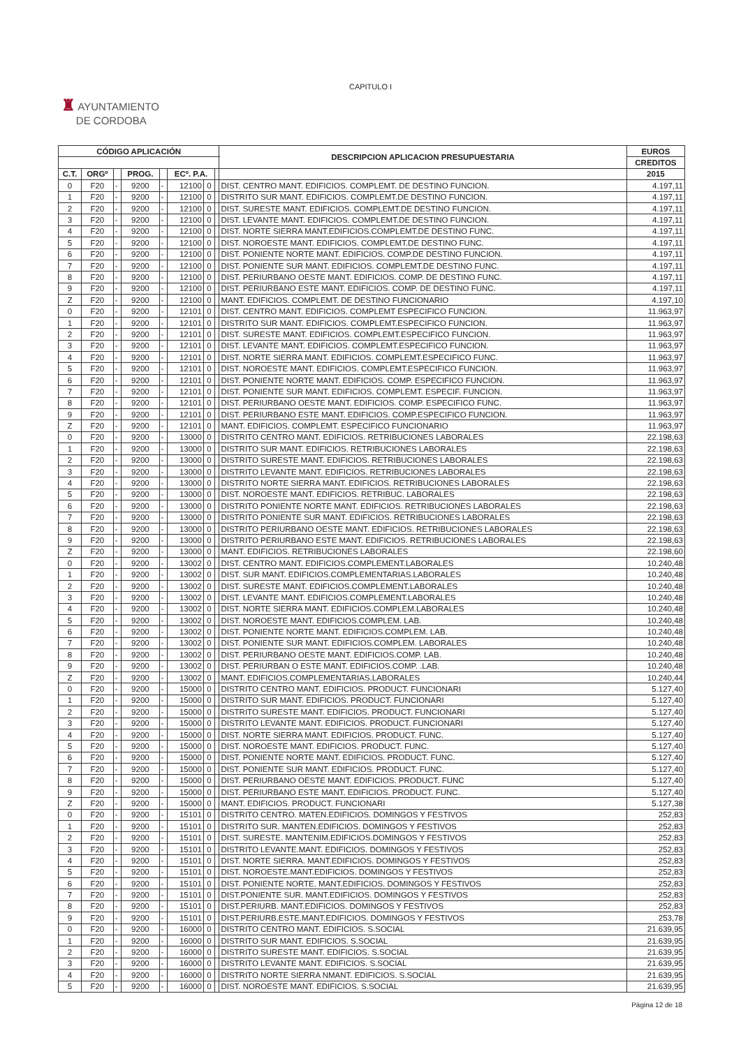CAPITULO I
♜ AYUNTAMIENTO
DE CORDOBA
| CÓDIGO APLICACIÓN | | | | | | | | DESCRIPCION APLICACION PRESUPUESTARIA | EUROS |
| --- | --- | --- | --- | --- | --- | --- | --- | --- | --- |
| | | | | | | | | | CREDITOS |
| C.T. | ORGº | | PROG. | | ECº. P.A. | | | | 2015 |
| 0 | F20 | - | 9200 | - | 12100 | 0 | | DIST. CENTRO MANT. EDIFICIOS. COMPLEMT. DE DESTINO FUNCION. | 4.197,11 |
| 1 | F20 | - | 9200 | - | 12100 | 0 | | DISTRITO SUR MANT. EDIFICIOS. COMPLEMT.DE DESTINO FUNCION. | 4.197,11 |
| 2 | F20 | - | 9200 | - | 12100 | 0 | | DIST. SURESTE MANT. EDIFICIOS. COMPLEMT.DE DESTINO FUNCION. | 4.197,11 |
| 3 | F20 | - | 9200 | - | 12100 | 0 | | DIST. LEVANTE MANT. EDIFICIOS. COMPLEMT.DE DESTINO FUNCION. | 4.197,11 |
| 4 | F20 | - | 9200 | - | 12100 | 0 | | DIST. NORTE SIERRA MANT.EDIFICIOS.COMPLEMT.DE DESTINO FUNC. | 4.197,11 |
| 5 | F20 | - | 9200 | - | 12100 | 0 | | DIST. NOROESTE MANT. EDIFICIOS. COMPLEMT.DE DESTINO FUNC. | 4.197,11 |
| 6 | F20 | - | 9200 | - | 12100 | 0 | | DIST. PONIENTE NORTE MANT. EDIFICIOS. COMP.DE DESTINO FUNCION. | 4.197,11 |
| 7 | F20 | - | 9200 | - | 12100 | 0 | | DIST. PONIENTE SUR MANT. EDIFICIOS. COMPLEMT.DE DESTINO FUNC. | 4.197,11 |
| 8 | F20 | - | 9200 | - | 12100 | 0 | | DIST. PERIURBANO OESTE MANT. EDIFICIOS. COMP. DE DESTINO FUNC. | 4.197,11 |
| 9 | F20 | - | 9200 | - | 12100 | 0 | | DIST. PERIURBANO ESTE MANT. EDIFICIOS. COMP. DE DESTINO FUNC. | 4.197,11 |
| Z | F20 | - | 9200 | - | 12100 | 0 | | MANT. EDIFICIOS. COMPLEMT. DE DESTINO FUNCIONARIO | 4.197,10 |
| 0 | F20 | - | 9200 | - | 12101 | 0 | | DIST. CENTRO MANT. EDIFICIOS. COMPLEMT ESPECIFICO FUNCION. | 11.963,97 |
| 1 | F20 | - | 9200 | - | 12101 | 0 | | DISTRITO SUR MANT. EDIFICIOS. COMPLEMT.ESPECIFICO FUNCION. | 11.963,97 |
| 2 | F20 | - | 9200 | - | 12101 | 0 | | DIST. SURESTE MANT. EDIFICIOS. COMPLEMT.ESPECIFICO FUNCION. | 11.963,97 |
| 3 | F20 | - | 9200 | - | 12101 | 0 | | DIST. LEVANTE MANT. EDIFICIOS. COMPLEMT.ESPECIFICO FUNCION. | 11.963,97 |
| 4 | F20 | - | 9200 | - | 12101 | 0 | | DIST. NORTE SIERRA MANT. EDIFICIOS. COMPLEMT.ESPECIFICO FUNC. | 11.963,97 |
| 5 | F20 | - | 9200 | - | 12101 | 0 | | DIST. NOROESTE MANT. EDIFICIOS. COMPLEMT.ESPECIFICO FUNCION. | 11.963,97 |
| 6 | F20 | - | 9200 | - | 12101 | 0 | | DIST. PONIENTE NORTE MANT. EDIFICIOS. COMP. ESPECIFICO FUNCION. | 11.963,97 |
| 7 | F20 | - | 9200 | - | 12101 | 0 | | DIST. PONIENTE SUR MANT. EDIFICIOS. COMPLEMT. ESPECIF. FUNCION. | 11.963,97 |
| 8 | F20 | - | 9200 | - | 12101 | 0 | | DIST. PERIURBANO OESTE MANT. EDIFICIOS. COMP. ESPECIFICO FUNC. | 11.963,97 |
| 9 | F20 | - | 9200 | - | 12101 | 0 | | DIST. PERIURBANO ESTE MANT. EDIFICIOS. COMP.ESPECIFICO FUNCION. | 11.963,97 |
| Z | F20 | - | 9200 | - | 12101 | 0 | | MANT. EDIFICIOS. COMPLEMT. ESPECIFICO FUNCIONARIO | 11.963,97 |
| 0 | F20 | - | 9200 | - | 13000 | 0 | | DISTRITO CENTRO MANT. EDIFICIOS. RETRIBUCIONES LABORALES | 22.198,63 |
| 1 | F20 | - | 9200 | - | 13000 | 0 | | DISTRITO SUR MANT. EDIFICIOS. RETRIBUCIONES LABORALES | 22.198,63 |
| 2 | F20 | - | 9200 | - | 13000 | 0 | | DISTRITO SURESTE MANT. EDIFICIOS. RETRIBUCIONES LABORALES | 22.198,63 |
| 3 | F20 | - | 9200 | - | 13000 | 0 | | DISTRITO LEVANTE MANT. EDIFICIOS. RETRIBUCIONES LABORALES | 22.198,63 |
| 4 | F20 | - | 9200 | - | 13000 | 0 | | DISTRITO NORTE SIERRA MANT. EDIFICIOS. RETRIBUCIONES LABORALES | 22.198,63 |
| 5 | F20 | - | 9200 | - | 13000 | 0 | | DIST. NOROESTE MANT. EDIFICIOS. RETRIBUC. LABORALES | 22.198,63 |
| 6 | F20 | - | 9200 | - | 13000 | 0 | | DISTRITO PONIENTE NORTE MANT. EDIFICIOS. RETRIBUCIONES LABORALES | 22.198,63 |
| 7 | F20 | - | 9200 | - | 13000 | 0 | | DISTRITO PONIENTE SUR MANT. EDIFICIOS. RETRIBUCIONES LABORALES | 22.198,63 |
| 8 | F20 | - | 9200 | - | 13000 | 0 | | DISTRITO PERIURBANO OESTE MANT. EDIFICIOS. RETRIBUCIONES LABORALES | 22.198,63 |
| 9 | F20 | - | 9200 | - | 13000 | 0 | | DISTRITO PERIURBANO ESTE MANT. EDIFICIOS. RETRIBUCIONES LABORALES | 22.198,63 |
| Z | F20 | - | 9200 | - | 13000 | 0 | | MANT. EDIFICIOS. RETRIBUCIONES LABORALES | 22.198,60 |
| 0 | F20 | - | 9200 | - | 13002 | 0 | | DIST. CENTRO MANT. EDIFICIOS.COMPLEMENT.LABORALES | 10.240,48 |
| 1 | F20 | - | 9200 | - | 13002 | 0 | | DIST. SUR MANT. EDIFICIOS.COMPLEMENTARIAS.LABORALES | 10.240,48 |
| 2 | F20 | - | 9200 | - | 13002 | 0 | | DIST. SURESTE MANT. EDIFICIOS.COMPLEMENT.LABORALES | 10.240,48 |
| 3 | F20 | - | 9200 | - | 13002 | 0 | | DIST. LEVANTE MANT. EDIFICIOS.COMPLEMENT.LABORALES | 10.240,48 |
| 4 | F20 | - | 9200 | - | 13002 | 0 | | DIST. NORTE SIERRA MANT. EDIFICIOS.COMPLEM.LABORALES | 10.240,48 |
| 5 | F20 | - | 9200 | - | 13002 | 0 | | DIST. NOROESTE MANT. EDIFICIOS.COMPLEM. LAB. | 10.240,48 |
| 6 | F20 | - | 9200 | - | 13002 | 0 | | DIST. PONIENTE NORTE MANT. EDIFICIOS.COMPLEM. LAB. | 10.240,48 |
| 7 | F20 | - | 9200 | - | 13002 | 0 | | DIST. PONIENTE SUR MANT. EDIFICIOS.COMPLEM. LABORALES | 10.240,48 |
| 8 | F20 | - | 9200 | - | 13002 | 0 | | DIST. PERIURBANO OESTE MANT. EDIFICIOS.COMP. LAB. | 10.240,48 |
| 9 | F20 | - | 9200 | - | 13002 | 0 | | DIST. PERIURBAN O ESTE MANT. EDIFICIOS.COMP. .LAB. | 10.240,48 |
| Z | F20 | - | 9200 | - | 13002 | 0 | | MANT. EDIFICIOS.COMPLEMENTARIAS.LABORALES | 10.240,44 |
| 0 | F20 | - | 9200 | - | 15000 | 0 | | DISTRITO CENTRO MANT. EDIFICIOS. PRODUCT. FUNCIONARI | 5.127,40 |
| 1 | F20 | - | 9200 | - | 15000 | 0 | | DISTRITO SUR MANT. EDIFICIOS. PRODUCT. FUNCIONARI | 5.127,40 |
| 2 | F20 | - | 9200 | - | 15000 | 0 | | DISTRITO SURESTE MANT. EDIFICIOS. PRODUCT. FUNCIONARI | 5.127,40 |
| 3 | F20 | - | 9200 | - | 15000 | 0 | | DISTRITO LEVANTE MANT. EDIFICIOS. PRODUCT. FUNCIONARI | 5.127,40 |
| 4 | F20 | - | 9200 | - | 15000 | 0 | | DIST. NORTE SIERRA MANT. EDIFICIOS. PRODUCT. FUNC. | 5.127,40 |
| 5 | F20 | - | 9200 | - | 15000 | 0 | | DIST. NOROESTE MANT. EDIFICIOS. PRODUCT. FUNC. | 5.127,40 |
| 6 | F20 | - | 9200 | - | 15000 | 0 | | DIST. PONIENTE NORTE MANT. EDIFICIOS. PRODUCT. FUNC. | 5.127,40 |
| 7 | F20 | - | 9200 | - | 15000 | 0 | | DIST. PONIENTE SUR MANT. EDIFICIOS. PRODUCT. FUNC. | 5.127,40 |
| 8 | F20 | - | 9200 | - | 15000 | 0 | | DIST. PERIURBANO OESTE MANT. EDIFICIOS. PRODUCT. FUNC | 5.127,40 |
| 9 | F20 | - | 9200 | - | 15000 | 0 | | DIST. PERIURBANO ESTE MANT. EDIFICIOS. PRODUCT. FUNC. | 5.127,40 |
| Z | F20 | - | 9200 | - | 15000 | 0 | | MANT. EDIFICIOS. PRODUCT. FUNCIONARI | 5.127,38 |
| 0 | F20 | - | 9200 | - | 15101 | 0 | | DISTRITO CENTRO. MATEN.EDIFICIOS. DOMINGOS Y FESTIVOS | 252,83 |
| 1 | F20 | - | 9200 | - | 15101 | 0 | | DISTRITO SUR. MANTEN.EDIFICIOS. DOMINGOS Y FESTIVOS | 252,83 |
| 2 | F20 | - | 9200 | - | 15101 | 0 | | DIST. SURESTE. MANTENIM.EDIFICIOS.DOMINGOS Y FESTIVOS | 252,83 |
| 3 | F20 | - | 9200 | - | 15101 | 0 | | DISTRITO LEVANTE.MANT. EDIFICIOS. DOMINGOS Y FESTIVOS | 252,83 |
| 4 | F20 | - | 9200 | - | 15101 | 0 | | DIST. NORTE SIERRA. MANT.EDIFICIOS. DOMINGOS Y FESTIVOS | 252,83 |
| 5 | F20 | - | 9200 | - | 15101 | 0 | | DIST. NOROESTE.MANT.EDIFICIOS. DOMINGOS Y FESTIVOS | 252,83 |
| 6 | F20 | - | 9200 | - | 15101 | 0 | | DIST. PONIENTE NORTE. MANT.EDIFICIOS. DOMINGOS Y FESTIVOS | 252,83 |
| 7 | F20 | - | 9200 | - | 15101 | 0 | | DIST.PONIENTE SUR. MANT.EDIFICIOS. DOMINGOS Y FESTIVOS | 252,83 |
| 8 | F20 | - | 9200 | - | 15101 | 0 | | DIST.PERIURB. MANT.EDIFICIOS. DOMINGOS Y FESTIVOS | 252,83 |
| 9 | F20 | - | 9200 | - | 15101 | 0 | | DIST.PERIURB.ESTE.MANT.EDIFICIOS. DOMINGOS Y FESTIVOS | 253,78 |
| 0 | F20 | - | 9200 | - | 16000 | 0 | | DISTRITO CENTRO MANT. EDIFICIOS. S.SOCIAL | 21.639,95 |
| 1 | F20 | - | 9200 | - | 16000 | 0 | | DISTRITO SUR MANT. EDIFICIOS. S.SOCIAL | 21.639,95 |
| 2 | F20 | - | 9200 | - | 16000 | 0 | | DISTRITO SURESTE MANT. EDIFICIOS. S.SOCIAL | 21.639,95 |
| 3 | F20 | - | 9200 | - | 16000 | 0 | | DISTRITO LEVANTE MANT. EDIFICIOS. S.SOCIAL | 21.639,95 |
| 4 | F20 | - | 9200 | - | 16000 | 0 | | DISTRITO NORTE SIERRA NMANT. EDIFICIOS. S.SOCIAL | 21.639,95 |
| 5 | F20 | - | 9200 | - | 16000 | 0 | | DIST. NOROESTE MANT. EDIFICIOS. S.SOCIAL | 21.639,95 |
Página 12 de 18